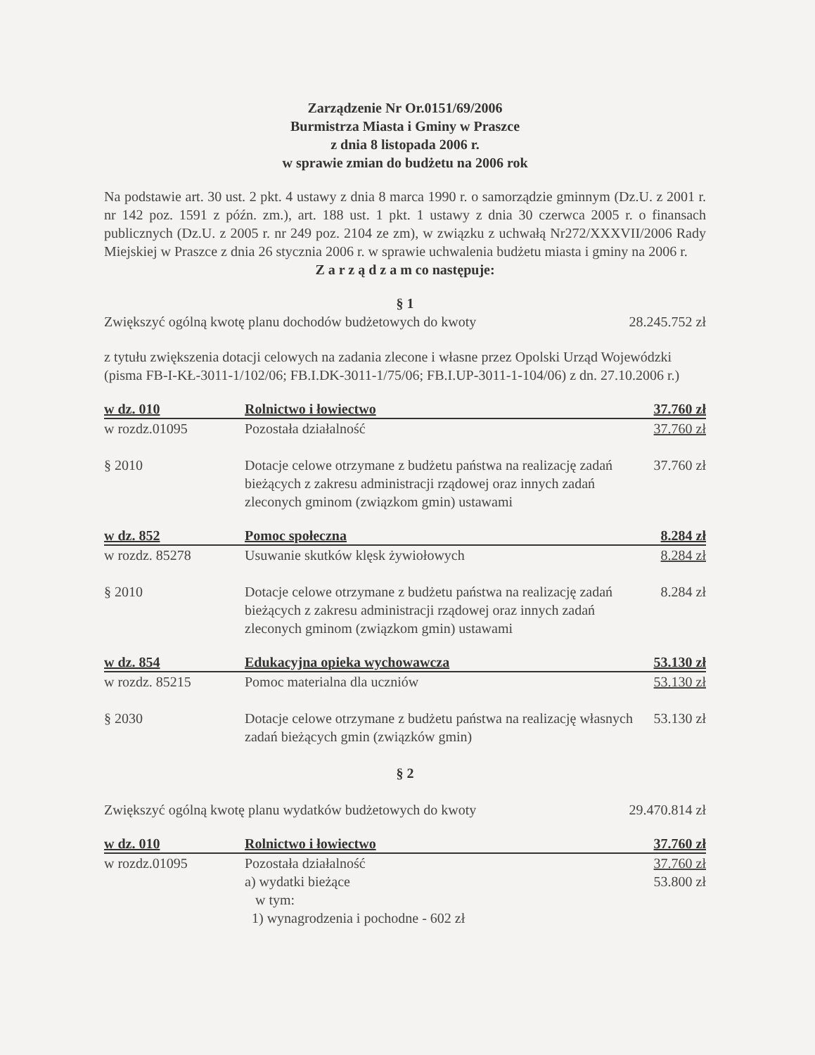Zarządzenie Nr Or.0151/69/2006
Burmistrza Miasta i Gminy w Praszce
z dnia 8 listopada 2006 r.
w sprawie zmian do budżetu na 2006 rok
Na podstawie art. 30 ust. 2 pkt. 4 ustawy z dnia 8 marca 1990 r. o samorządzie gminnym (Dz.U. z 2001 r. nr 142 poz. 1591 z późn. zm.), art. 188 ust. 1 pkt. 1 ustawy z dnia 30 czerwca 2005 r. o finansach publicznych (Dz.U. z 2005 r. nr 249 poz. 2104 ze zm), w związku z uchwałą Nr272/XXXVII/2006 Rady Miejskiej w Praszce z dnia 26 stycznia 2006 r. w sprawie uchwalenia budżetu miasta i gminy na 2006 r.
Z a r z ą d z a m co następuje:
§ 1
Zwiększyć ogólną kwotę planu dochodów budżetowych do kwoty 28.245.752 zł
z tytułu zwiększenia dotacji celowych na zadania zlecone i własne przez Opolski Urząd Wojewódzki (pisma FB-I-KŁ-3011-1/102/06; FB.I.DK-3011-1/75/06; FB.I.UP-3011-1-104/06) z dn. 27.10.2006 r.)
| w dz. 010 | Rolnictwo i łowiectwo | 37.760 zł |
| w rozdz.01095 | Pozostała działalność | 37.760 zł |
| § 2010 | Dotacje celowe otrzymane z budżetu państwa na realizację zadań bieżących z zakresu administracji rządowej oraz innych zadań zleconych gminom (związkom gmin) ustawami | 37.760 zł |
| w dz. 852 | Pomoc społeczna | 8.284 zł |
| w rozdz. 85278 | Usuwanie skutków klęsk żywiołowych | 8.284 zł |
| § 2010 | Dotacje celowe otrzymane z budżetu państwa na realizację zadań bieżących z zakresu administracji rządowej oraz innych zadań zleconych gminom (związkom gmin) ustawami | 8.284 zł |
| w dz. 854 | Edukacyjna opieka wychowawcza | 53.130 zł |
| w rozdz. 85215 | Pomoc materialna dla uczniów | 53.130 zł |
| § 2030 | Dotacje celowe otrzymane z budżetu państwa na realizację własnych zadań bieżących gmin (związków gmin) | 53.130 zł |
§ 2
Zwiększyć ogólną kwotę planu wydatków budżetowych do kwoty 29.470.814 zł
| w dz. 010 | Rolnictwo i łowiectwo | 37.760 zł |
| w rozdz.01095 | Pozostała działalność | 37.760 zł |
| | a) wydatki bieżące | 53.800 zł |
| | w tym: | |
| | 1) wynagrodzenia i pochodne - 602 zł | |